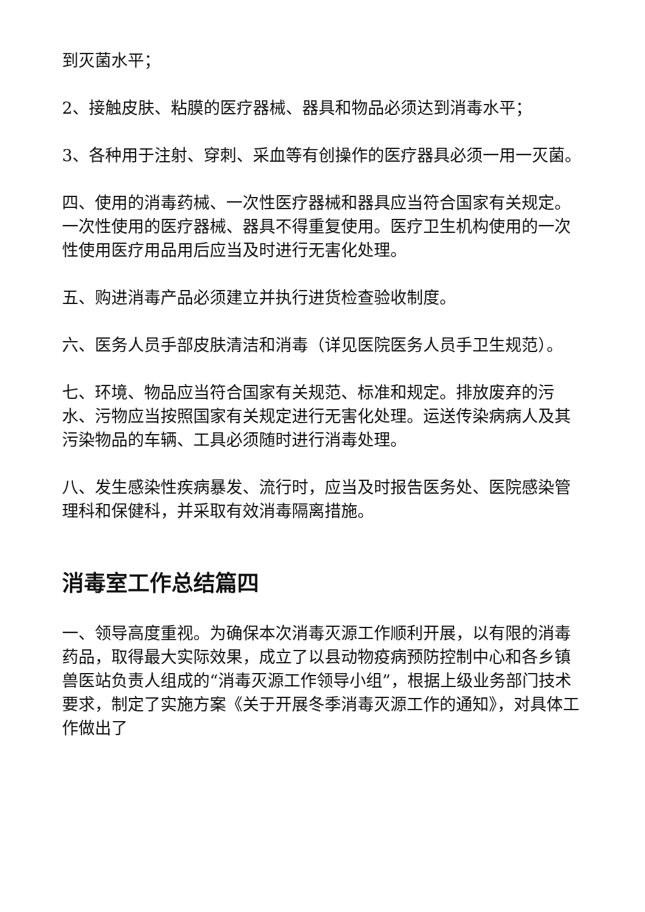到灭菌水平；
2、接触皮肤、粘膜的医疗器械、器具和物品必须达到消毒水平；
3、各种用于注射、穿刺、采血等有创操作的医疗器具必须一用一灭菌。
四、使用的消毒药械、一次性医疗器械和器具应当符合国家有关规定。一次性使用的医疗器械、器具不得重复使用。医疗卫生机构使用的一次性使用医疗用品用后应当及时进行无害化处理。
五、购进消毒产品必须建立并执行进货检查验收制度。
六、医务人员手部皮肤清洁和消毒（详见医院医务人员手卫生规范）。
七、环境、物品应当符合国家有关规范、标准和规定。排放废弃的污水、污物应当按照国家有关规定进行无害化处理。运送传染病病人及其污染物品的车辆、工具必须随时进行消毒处理。
八、发生感染性疾病暴发、流行时，应当及时报告医务处、医院感染管理科和保健科，并采取有效消毒隔离措施。
消毒室工作总结篇四
一、领导高度重视。为确保本次消毒灭源工作顺利开展，以有限的消毒药品，取得最大实际效果，成立了以县动物疫病预防控制中心和各乡镇兽医站负责人组成的“消毒灭源工作领导小组”，根据上级业务部门技术要求，制定了实施方案《关于开展冬季消毒灭源工作的通知》，对具体工作做出了